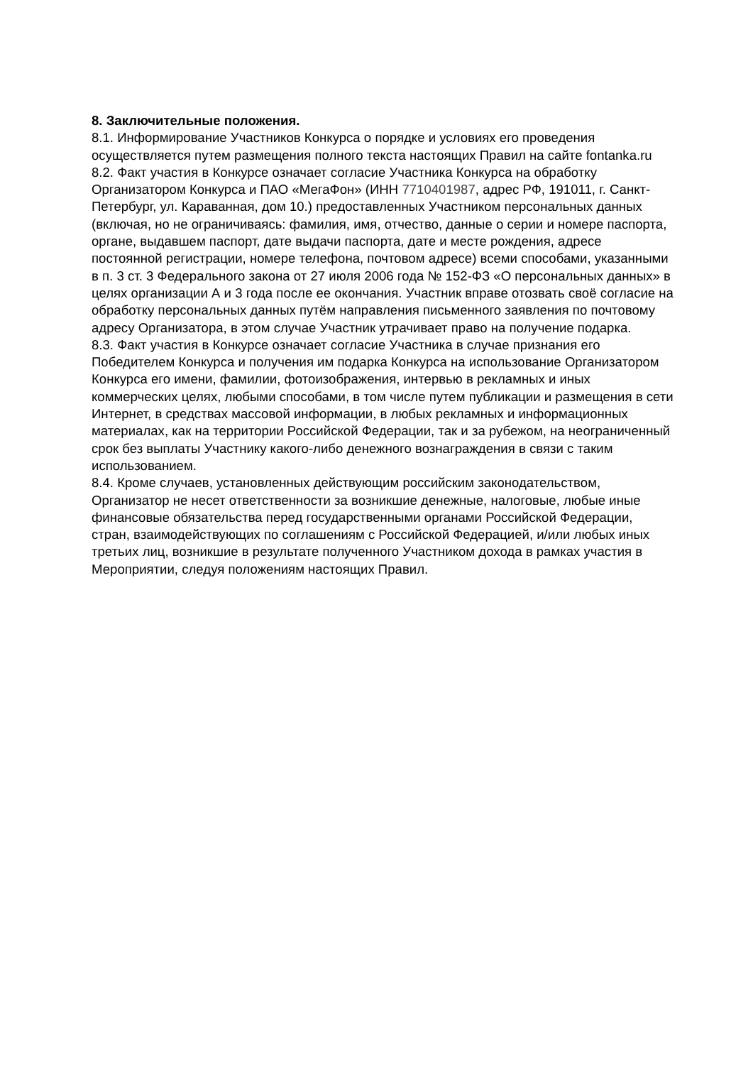8. Заключительные положения.
8.1. Информирование Участников Конкурса о порядке и условиях его проведения осуществляется путем размещения полного текста настоящих Правил на сайте fontanka.ru
8.2. Факт участия в Конкурсе означает согласие Участника Конкурса на обработку Организатором Конкурса и ПАО «МегаФон» (ИНН 7710401987, адрес РФ, 191011, г. Санкт-Петербург, ул. Караванная, дом 10.) предоставленных Участником персональных данных (включая, но не ограничиваясь: фамилия, имя, отчество, данные о серии и номере паспорта, органе, выдавшем паспорт, дате выдачи паспорта, дате и месте рождения, адресе постоянной регистрации, номере телефона, почтовом адресе) всеми способами, указанными в п. 3 ст. 3 Федерального закона от 27 июля 2006 года № 152-ФЗ «О персональных данных» в целях организации А и 3 года после ее окончания. Участник вправе отозвать своё согласие на обработку персональных данных путём направления письменного заявления по почтовому адресу Организатора, в этом случае Участник утрачивает право на получение подарка.
8.3. Факт участия в Конкурсе означает согласие Участника в случае признания его Победителем Конкурса и получения им подарка Конкурса на использование Организатором Конкурса его имени, фамилии, фотоизображения, интервью в рекламных и иных коммерческих целях, любыми способами, в том числе путем публикации и размещения в сети Интернет, в средствах массовой информации, в любых рекламных и информационных материалах, как на территории Российской Федерации, так и за рубежом, на неограниченный срок без выплаты Участнику какого-либо денежного вознаграждения в связи с таким использованием.
8.4. Кроме случаев, установленных действующим российским законодательством, Организатор не несет ответственности за возникшие денежные, налоговые, любые иные финансовые обязательства перед государственными органами Российской Федерации, стран, взаимодействующих по соглашениям с Российской Федерацией, и/или любых иных третьих лиц, возникшие в результате полученного Участником дохода в рамках участия в Мероприятии, следуя положениям настоящих Правил.